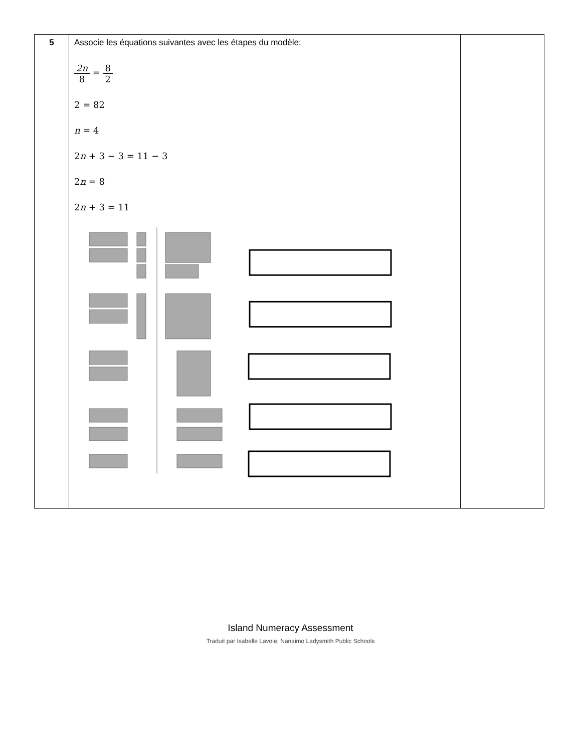| 5 | Associe les équations suivantes avec les étapes du modèle: 2n 8 = 8 2 2 = 82 n = 4 2 n + 3 − 3 = 11 − 3 2 n = 8 2 n + 3 = 11 | |
Island Numeracy Assessment
Traduit par Isabelle Lavoie, Nanaimo Ladysmith Public Schools